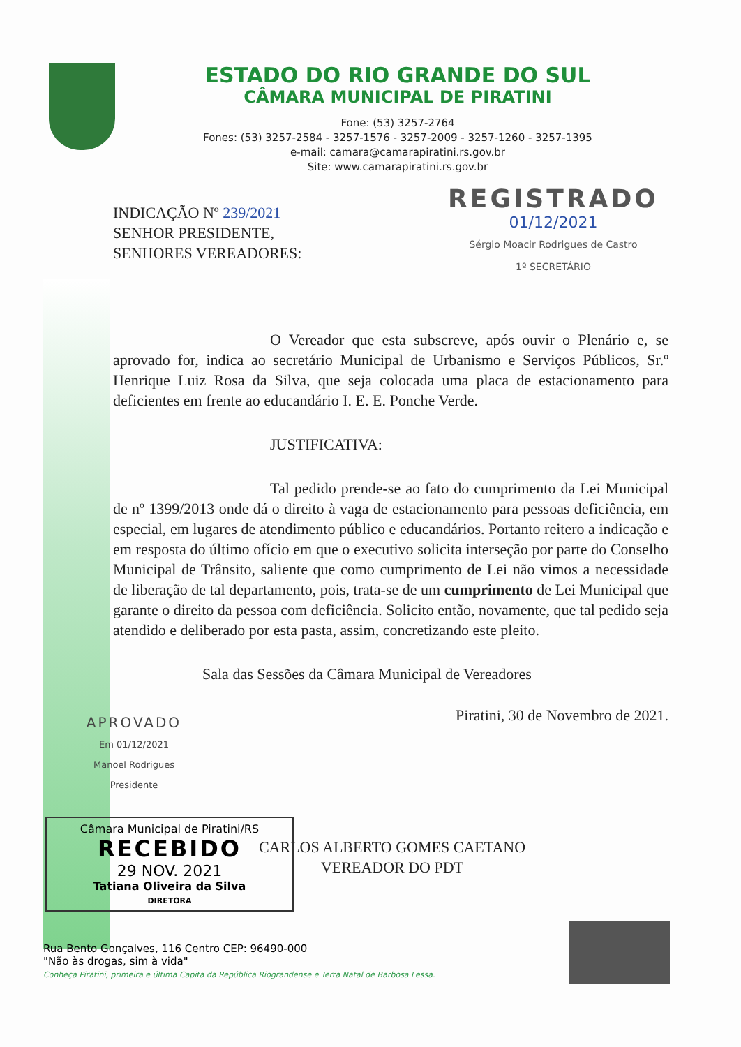ESTADO DO RIO GRANDE DO SUL
CÂMARA MUNICIPAL DE PIRATINI
Fone: (53) 3257-2764
Fones: (53) 3257-2584 - 3257-1576 - 3257-2009 - 3257-1260 - 3257-1395
e-mail: camara@camarapiratini.rs.gov.br
Site: www.camarapiratini.rs.gov.br
REGISTRADO
01/12/2021
Sérgio Moacir Rodrigues de Castro
1º SECRETÁRIO
INDICAÇÃO Nº 239/2021
SENHOR PRESIDENTE,
SENHORES VEREADORES:
O Vereador que esta subscreve, após ouvir o Plenário e, se aprovado for, indica ao secretário Municipal de Urbanismo e Serviços Públicos, Sr.º Henrique Luiz Rosa da Silva, que seja colocada uma placa de estacionamento para deficientes em frente ao educandário I. E. E. Ponche Verde.
JUSTIFICATIVA:
Tal pedido prende-se ao fato do cumprimento da Lei Municipal de nº 1399/2013 onde dá o direito à vaga de estacionamento para pessoas deficiência, em especial, em lugares de atendimento público e educandários. Portanto reitero a indicação e em resposta do último ofício em que o executivo solicita interseção por parte do Conselho Municipal de Trânsito, saliente que como cumprimento de Lei não vimos a necessidade de liberação de tal departamento, pois, trata-se de um cumprimento de Lei Municipal que garante o direito da pessoa com deficiência. Solicito então, novamente, que tal pedido seja atendido e deliberado por esta pasta, assim, concretizando este pleito.
Sala das Sessões da Câmara Municipal de Vereadores
Piratini, 30 de Novembro de 2021.
APROVADO
Em 01/12/2021
Manoel Rodrigues
Presidente
CARLOS ALBERTO GOMES CAETANO
VEREADOR DO PDT
Câmara Municipal de Piratini/RS
RECEBIDO
29 NOV. 2021
Tatiana Oliveira da Silva
DIRETORA
Rua Bento Gonçalves, 116 Centro CEP: 96490-000
"Não às drogas, sim à vida"
Conheça Piratini, primeira e última Capita da República Riograndense e Terra Natal de Barbosa Lessa.